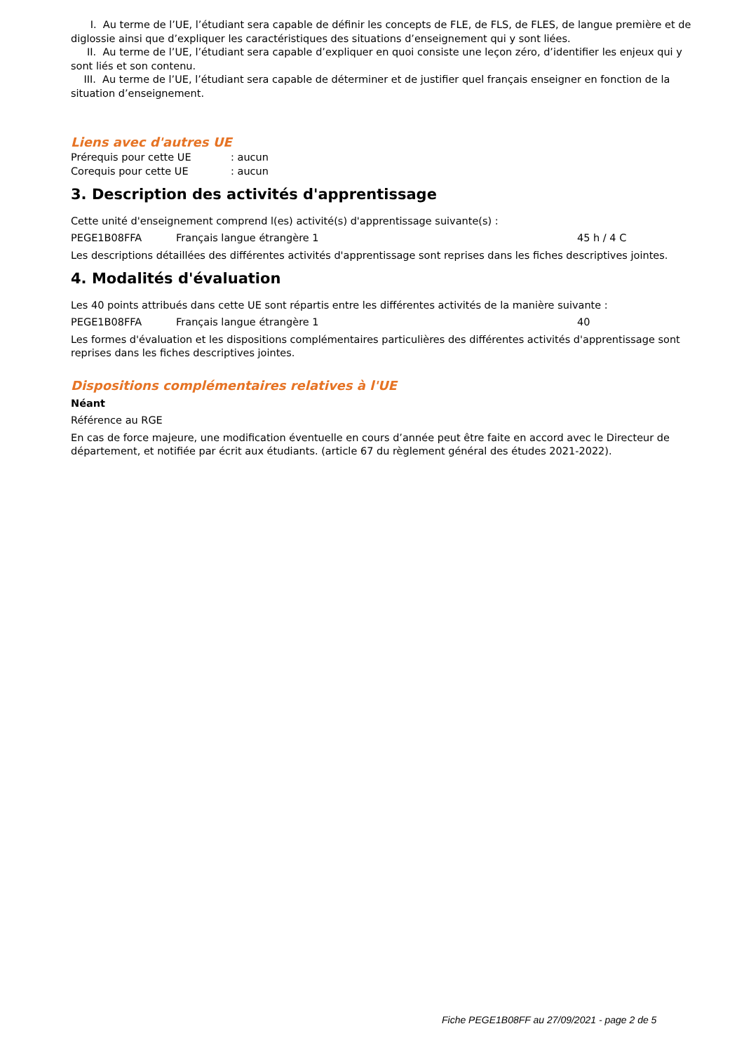I. Au terme de l’UE, l’étudiant sera capable de définir les concepts de FLE, de FLS, de FLES, de langue première et de diglossie ainsi que d’expliquer les caractéristiques des situations d’enseignement qui y sont liées.
II. Au terme de l’UE, l’étudiant sera capable d’expliquer en quoi consiste une leçon zéro, d’identifier les enjeux qui y sont liés et son contenu.
III. Au terme de l’UE, l’étudiant sera capable de déterminer et de justifier quel français enseigner en fonction de la situation d’enseignement.
Liens avec d'autres UE
Prérequis pour cette UE: aucun
Corequis pour cette UE: aucun
3. Description des activités d'apprentissage
Cette unité d'enseignement comprend l(es) activité(s) d'apprentissage suivante(s) :
PEGE1B08FFA Français langue étrangère 1 45 h / 4 C
Les descriptions détaillées des différentes activités d'apprentissage sont reprises dans les fiches descriptives jointes.
4. Modalités d'évaluation
Les 40 points attribués dans cette UE sont répartis entre les différentes activités de la manière suivante :
PEGE1B08FFA Français langue étrangère 1 40
Les formes d'évaluation et les dispositions complémentaires particulières des différentes activités d'apprentissage sont reprises dans les fiches descriptives jointes.
Dispositions complémentaires relatives à l'UE
Néant
Référence au RGE
En cas de force majeure, une modification éventuelle en cours d’année peut être faite en accord avec le Directeur de département, et notifiée par écrit aux étudiants. (article 67 du règlement général des études 2021-2022).
Fiche PEGE1B08FF au 27/09/2021 - page 2 de 5